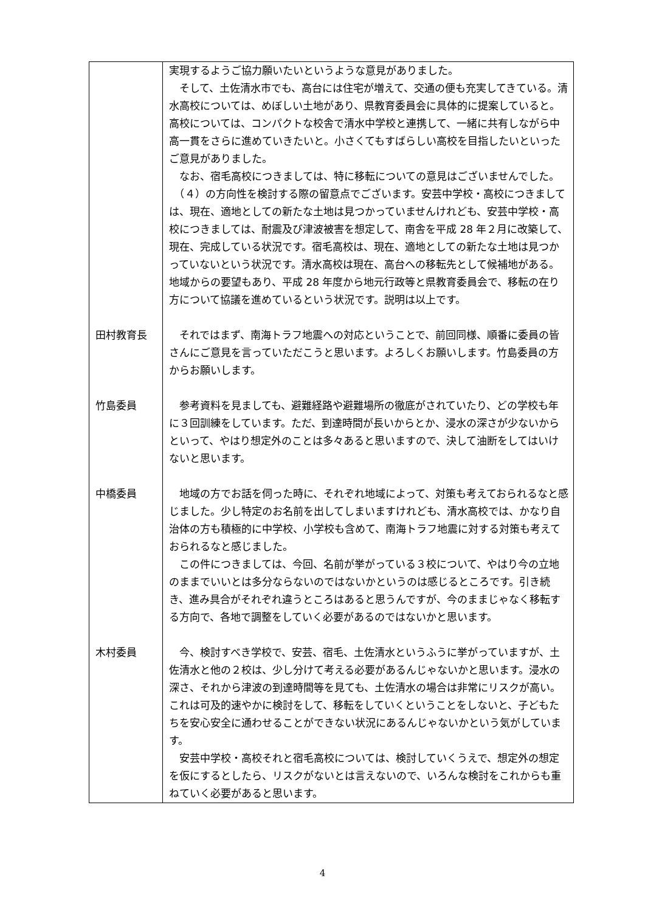| | 実現するようご協力願いたいというような意見がありました。 そして、土佐清水市でも、高台には住宅が増えて、交通の便も充実してきている。清水高校については、めぼしい土地があり、県教育委員会に具体的に提案していると。高校については、コンパクトな校舎で清水中学校と連携して、一緒に共有しながら中高一貫をさらに進めていきたいと。小さくてもすばらしい高校を目指したいといったご意見がありました。 なお、宿毛高校につきましては、特に移転についての意見はございませんでした。 （４）の方向性を検討する際の留意点でございます。安芸中学校・高校につきましては、現在、適地としての新たな土地は見つかっていませんけれども、安芸中学校・高校につきましては、耐震及び津波被害を想定して、南舎を平成 28 年２月に改築して、現在、完成している状況です。宿毛高校は、現在、適地としての新たな土地は見つかっていないという状況です。清水高校は現在、高台への移転先として候補地がある。地域からの要望もあり、平成 28 年度から地元行政等と県教育委員会で、移転の在り方について協議を進めているという状況です。説明は以上です。 |
| 田村教育長 | それではまず、南海トラフ地震への対応ということで、前回同様、順番に委員の皆さんにご意見を言っていただこうと思います。よろしくお願いします。竹島委員の方からお願いします。 |
| 竹島委員 | 参考資料を見ましても、避難経路や避難場所の徹底がされていたり、どの学校も年に３回訓練をしています。ただ、到達時間が長いからとか、浸水の深さが少ないからといって、やはり想定外のことは多々あると思いますので、決して油断をしてはいけないと思います。 |
| 中橋委員 | 地域の方でお話を伺った時に、それぞれ地域によって、対策も考えておられるなと感じました。少し特定のお名前を出してしまいますけれども、清水高校では、かなり自治体の方も積極的に中学校、小学校も含めて、南海トラフ地震に対する対策も考えておられるなと感じました。 この件につきましては、今回、名前が挙がっている３校について、やはり今の立地のままでいいとは多分ならないのではないかというのは感じるところです。引き続き、進み具合がそれぞれ違うところはあると思うんですが、今のままじゃなく移転する方向で、各地で調整をしていく必要があるのではないかと思います。 |
| 木村委員 | 今、検討すべき学校で、安芸、宿毛、土佐清水というふうに挙がっていますが、土佐清水と他の２校は、少し分けて考える必要があるんじゃないかと思います。浸水の深さ、それから津波の到達時間等を見ても、土佐清水の場合は非常にリスクが高い。これは可及的速やかに検討をして、移転をしていくということをしないと、子どもたちを安心安全に通わせることができない状況にあるんじゃないかという気がしています。 安芸中学校・高校それと宿毛高校については、検討していくうえで、想定外の想定を仮にするとしたら、リスクがないとは言えないので、いろんな検討をこれからも重ねていく必要があると思います。 |
4